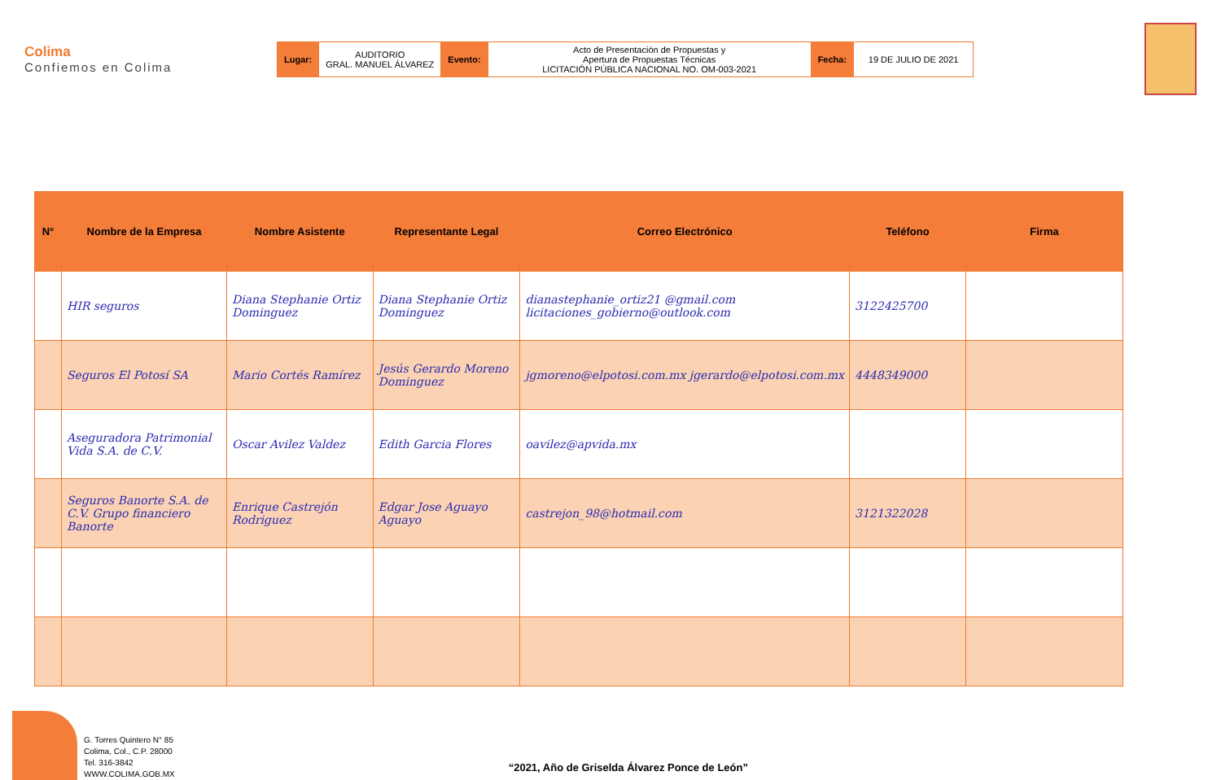Colima
Confiemos en Colima
| Lugar: | AUDITORIO GRAL. MANUEL ÁLVAREZ | Evento: | Acto de Presentación de Propuestas y Apertura de Propuestas Técnicas LICITACIÓN PÚBLICA NACIONAL NO. OM-003-2021 | Fecha: | 19 DE JULIO DE 2021 |
| N° | Nombre de la Empresa | Nombre Asistente | Representante Legal | Correo Electrónico | Teléfono | Firma |
| --- | --- | --- | --- | --- | --- | --- |
| | HIR seguros | Diana Stephanie Ortiz Dominguez | Diana Stephanie Ortiz Dominguez | dianastephanie_ortiz21 @gmail.com licitaciones_gobierno@outlook.com | 3122425700 | |
| | Seguros El Potosí SA | Mario Cortés Ramírez | Jesús Gerardo Moreno Dominguez | jgmoreno@elpotosi.com.mx jgerardo@elpotosi.com.mx | 4448349000 | |
| | Aseguradora Patrimonial Vida S.A. de C.V. | Oscar Avilez Valdez | Edith Garcia Flores | oavilez@apvida.mx | | |
| | Seguros Banorte S.A. de C.V. Grupo financiero Banorte | Enrique Castrejón Rodriguez | Edgar Jose Aguayo Aguayo | castrejon_98@hotmail.com | 3121322028 | |
G. Torres Quintero N° 85
Colima, Col., C.P. 28000
Tel. 316-3842
WWW.COLIMA.GOB.MX
“2021, Año de Griselda Álvarez Ponce de León”